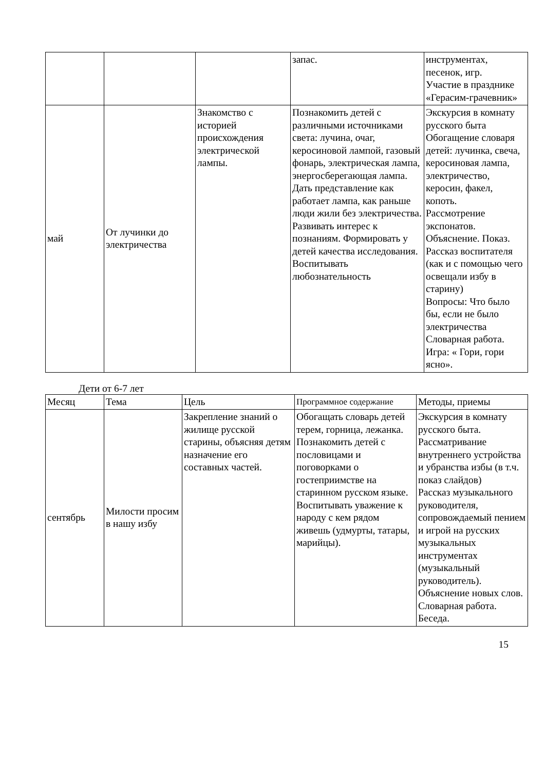| | | | запас. | инструментах, песенок, игр. Участие в празднике «Герасим-грачевник» |
| май | От лучинки до электричества | Знакомство с историей происхождения электрической лампы. | Познакомить детей с различными источниками света: лучина, очаг, керосиновой лампой, газовый фонарь, электрическая лампа, энергосберегающая лампа. Дать представление как работает лампа, как раньше люди жили без электричества. Развивать интерес к познаниям. Формировать у детей качества исследования. Воспитывать любознательность | Экскурсия в комнату русского быта Обогащение словаря детей: лучинка, свеча, керосиновая лампа, электричество, керосин, факел, копоть. Рассмотрение экспонатов. Объяснение. Показ. Рассказ воспитателя (как и с помощью чего освещали избу в старину) Вопросы: Что было бы, если не было электричества Словарная работа. Игра: « Гори, гори ясно». |
Дети от 6-7 лет
| Месяц | Тема | Цель | Программное содержание | Методы, приемы |
| --- | --- | --- | --- | --- |
| сентябрь | Милости просим в нашу избу | Закрепление знаний о жилище русской старины, объясняя детям назначение его составных частей. | Обогащать словарь детей терем, горница, лежанка. Познакомить детей с пословицами и поговорками о гостеприимстве на старинном русском языке. Воспитывать уважение к народу с кем рядом живешь (удмурты, татары, марийцы). | Экскурсия в комнату русского быта. Рассматривание внутреннего устройства и убранства избы (в т.ч. показ слайдов) Рассказ музыкального руководителя, сопровождаемый пением и игрой на русских музыкальных инструментах (музыкальный руководитель). Объяснение новых слов. Словарная работа. Беседа. |
15